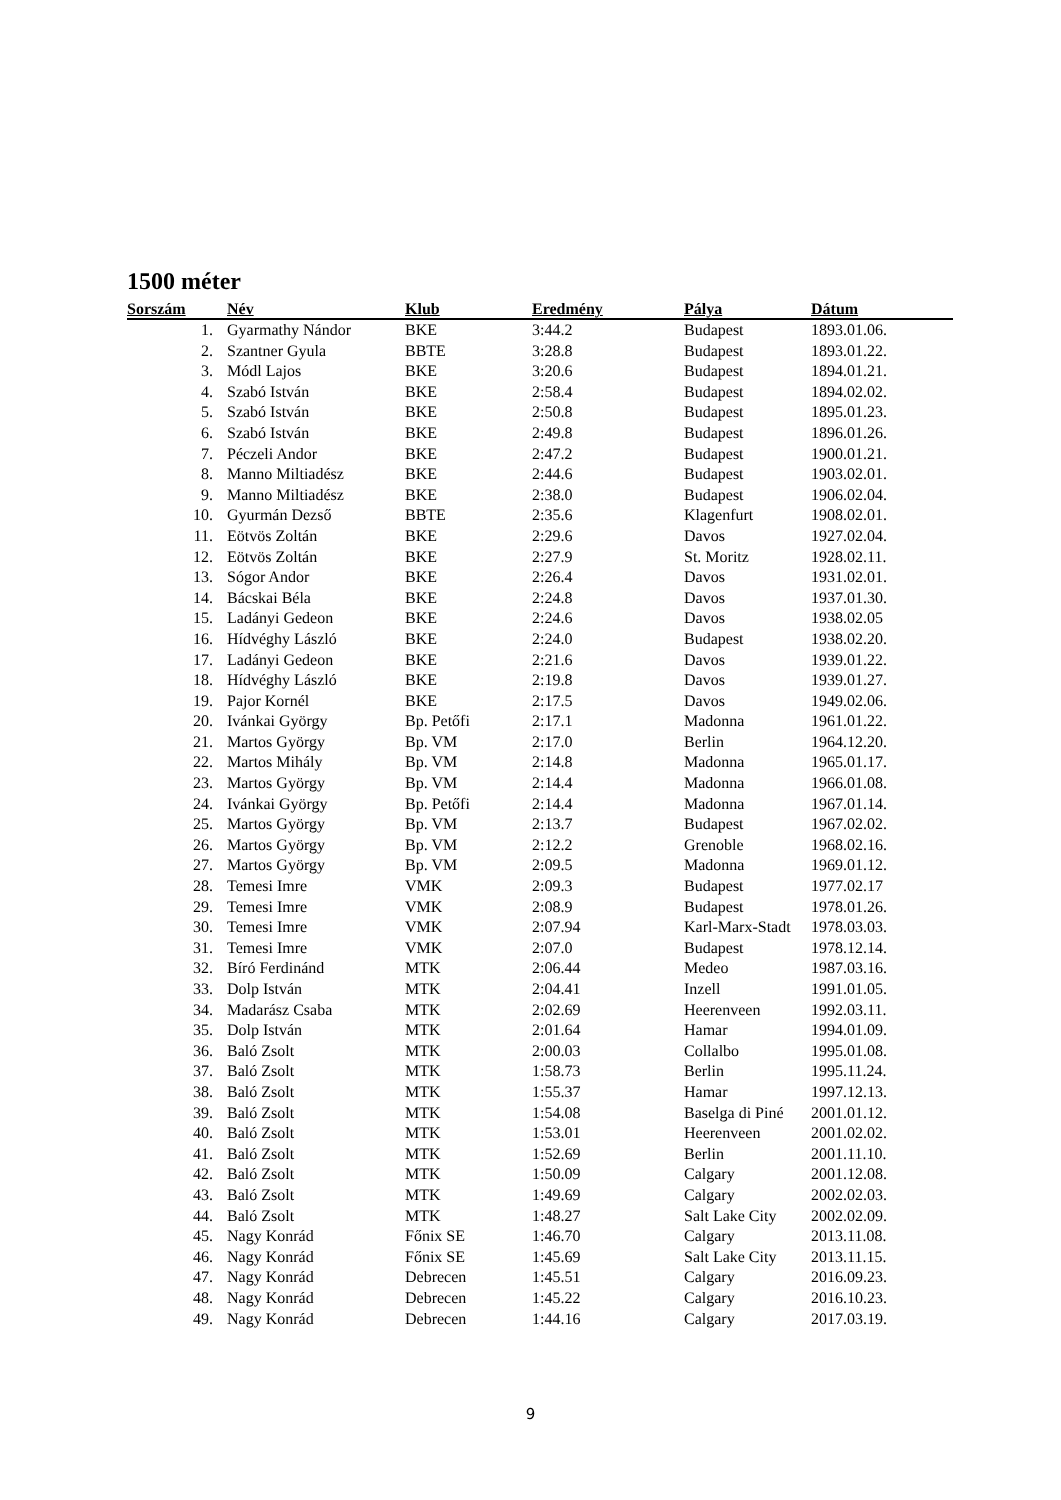1500 méter
| Sorszám | Név | Klub | Eredmény | Pálya | Dátum |
| --- | --- | --- | --- | --- | --- |
| 1. | Gyarmathy Nándor | BKE | 3:44.2 | Budapest | 1893.01.06. |
| 2. | Szantner Gyula | BBTE | 3:28.8 | Budapest | 1893.01.22. |
| 3. | Módl Lajos | BKE | 3:20.6 | Budapest | 1894.01.21. |
| 4. | Szabó István | BKE | 2:58.4 | Budapest | 1894.02.02. |
| 5. | Szabó István | BKE | 2:50.8 | Budapest | 1895.01.23. |
| 6. | Szabó István | BKE | 2:49.8 | Budapest | 1896.01.26. |
| 7. | Péczeli Andor | BKE | 2:47.2 | Budapest | 1900.01.21. |
| 8. | Manno Miltiadész | BKE | 2:44.6 | Budapest | 1903.02.01. |
| 9. | Manno Miltiadész | BKE | 2:38.0 | Budapest | 1906.02.04. |
| 10. | Gyurmán Dezső | BBTE | 2:35.6 | Klagenfurt | 1908.02.01. |
| 11. | Eötvös Zoltán | BKE | 2:29.6 | Davos | 1927.02.04. |
| 12. | Eötvös Zoltán | BKE | 2:27.9 | St. Moritz | 1928.02.11. |
| 13. | Sógor Andor | BKE | 2:26.4 | Davos | 1931.02.01. |
| 14. | Bácskai Béla | BKE | 2:24.8 | Davos | 1937.01.30. |
| 15. | Ladányi Gedeon | BKE | 2:24.6 | Davos | 1938.02.05 |
| 16. | Hídvéghy László | BKE | 2:24.0 | Budapest | 1938.02.20. |
| 17. | Ladányi Gedeon | BKE | 2:21.6 | Davos | 1939.01.22. |
| 18. | Hídvéghy László | BKE | 2:19.8 | Davos | 1939.01.27. |
| 19. | Pajor Kornél | BKE | 2:17.5 | Davos | 1949.02.06. |
| 20. | Ivánkai György | Bp. Petőfi | 2:17.1 | Madonna | 1961.01.22. |
| 21. | Martos György | Bp. VM | 2:17.0 | Berlin | 1964.12.20. |
| 22. | Martos Mihály | Bp. VM | 2:14.8 | Madonna | 1965.01.17. |
| 23. | Martos György | Bp. VM | 2:14.4 | Madonna | 1966.01.08. |
| 24. | Ivánkai György | Bp. Petőfi | 2:14.4 | Madonna | 1967.01.14. |
| 25. | Martos György | Bp. VM | 2:13.7 | Budapest | 1967.02.02. |
| 26. | Martos György | Bp. VM | 2:12.2 | Grenoble | 1968.02.16. |
| 27. | Martos György | Bp. VM | 2:09.5 | Madonna | 1969.01.12. |
| 28. | Temesi Imre | VMK | 2:09.3 | Budapest | 1977.02.17 |
| 29. | Temesi Imre | VMK | 2:08.9 | Budapest | 1978.01.26. |
| 30. | Temesi Imre | VMK | 2:07.94 | Karl-Marx-Stadt | 1978.03.03. |
| 31. | Temesi Imre | VMK | 2:07.0 | Budapest | 1978.12.14. |
| 32. | Bíró Ferdinánd | MTK | 2:06.44 | Medeo | 1987.03.16. |
| 33. | Dolp István | MTK | 2:04.41 | Inzell | 1991.01.05. |
| 34. | Madarász Csaba | MTK | 2:02.69 | Heerenveen | 1992.03.11. |
| 35. | Dolp István | MTK | 2:01.64 | Hamar | 1994.01.09. |
| 36. | Baló Zsolt | MTK | 2:00.03 | Collalbo | 1995.01.08. |
| 37. | Baló Zsolt | MTK | 1:58.73 | Berlin | 1995.11.24. |
| 38. | Baló Zsolt | MTK | 1:55.37 | Hamar | 1997.12.13. |
| 39. | Baló Zsolt | MTK | 1:54.08 | Baselga di Piné | 2001.01.12. |
| 40. | Baló Zsolt | MTK | 1:53.01 | Heerenveen | 2001.02.02. |
| 41. | Baló Zsolt | MTK | 1:52.69 | Berlin | 2001.11.10. |
| 42. | Baló Zsolt | MTK | 1:50.09 | Calgary | 2001.12.08. |
| 43. | Baló Zsolt | MTK | 1:49.69 | Calgary | 2002.02.03. |
| 44. | Baló Zsolt | MTK | 1:48.27 | Salt Lake City | 2002.02.09. |
| 45. | Nagy Konrád | Főnix SE | 1:46.70 | Calgary | 2013.11.08. |
| 46. | Nagy Konrád | Főnix SE | 1:45.69 | Salt Lake City | 2013.11.15. |
| 47. | Nagy Konrád | Debrecen | 1:45.51 | Calgary | 2016.09.23. |
| 48. | Nagy Konrád | Debrecen | 1:45.22 | Calgary | 2016.10.23. |
| 49. | Nagy Konrád | Debrecen | 1:44.16 | Calgary | 2017.03.19. |
9